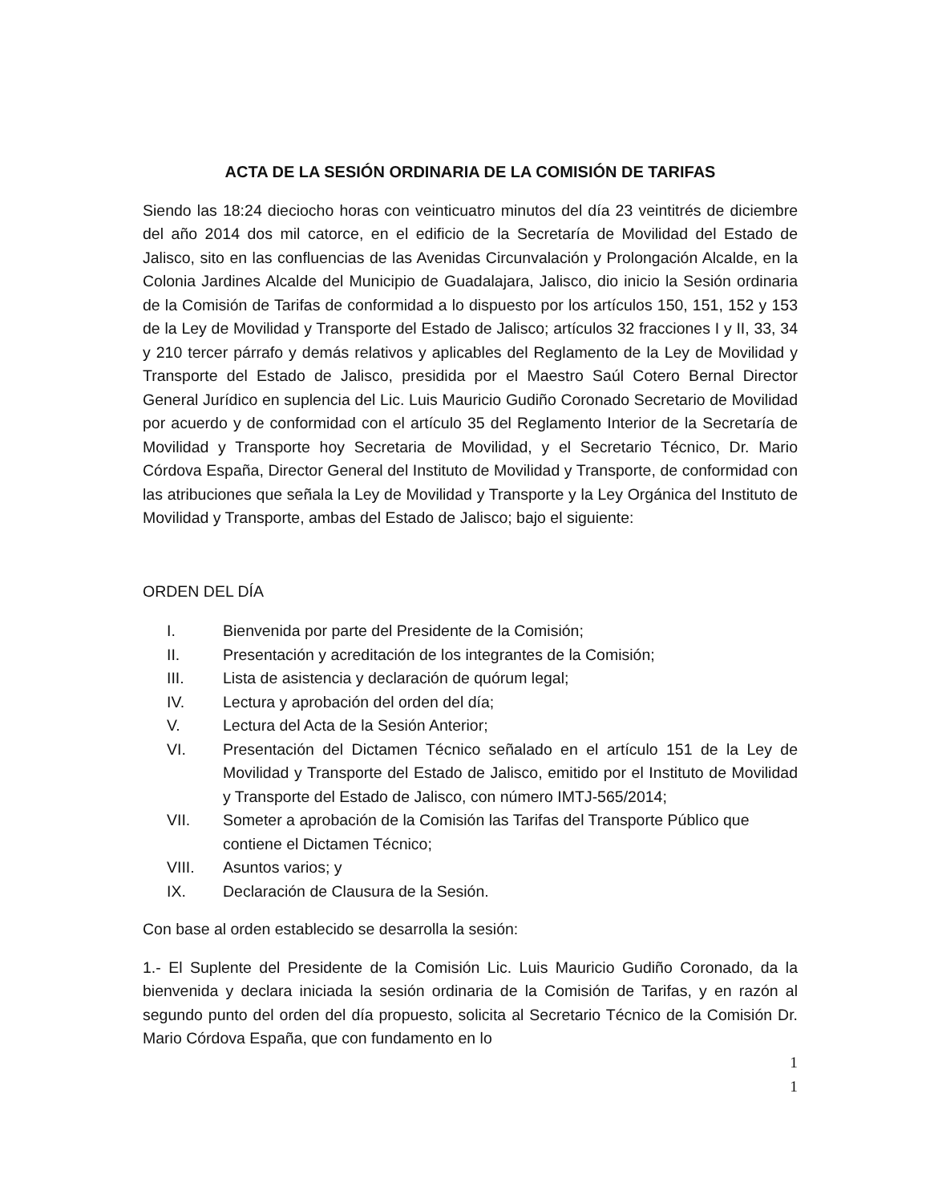ACTA DE LA SESIÓN ORDINARIA DE LA COMISIÓN DE TARIFAS
Siendo las 18:24 dieciocho horas con veinticuatro minutos del día 23 veintitrés de diciembre del año 2014 dos mil catorce, en el edificio de la Secretaría de Movilidad del Estado de Jalisco, sito en las confluencias de las Avenidas Circunvalación y Prolongación Alcalde, en la Colonia Jardines Alcalde del Municipio de Guadalajara, Jalisco, dio inicio la Sesión ordinaria de la Comisión de Tarifas de conformidad a lo dispuesto por los artículos 150, 151, 152 y 153 de la Ley de Movilidad y Transporte del Estado de Jalisco; artículos 32 fracciones I y II, 33, 34 y 210 tercer párrafo y demás relativos y aplicables del Reglamento de la Ley de Movilidad y Transporte del Estado de Jalisco, presidida por el Maestro Saúl Cotero Bernal Director General Jurídico en suplencia del Lic. Luis Mauricio Gudiño Coronado Secretario de Movilidad por acuerdo y de conformidad con el artículo 35 del Reglamento Interior de la Secretaría de Movilidad y Transporte hoy Secretaria de Movilidad, y el Secretario Técnico, Dr. Mario Córdova España, Director General del Instituto de Movilidad y Transporte, de conformidad con las atribuciones que señala la Ley de Movilidad y Transporte y la Ley Orgánica del Instituto de Movilidad y Transporte, ambas del Estado de Jalisco; bajo el siguiente:
ORDEN DEL DÍA
I. Bienvenida por parte del Presidente de la Comisión;
II. Presentación y acreditación de los integrantes de la Comisión;
III. Lista de asistencia y declaración de quórum legal;
IV. Lectura y aprobación del orden del día;
V. Lectura del Acta de la Sesión Anterior;
VI. Presentación del Dictamen Técnico señalado en el artículo 151 de la Ley de Movilidad y Transporte del Estado de Jalisco, emitido por el Instituto de Movilidad y Transporte del Estado de Jalisco, con número IMTJ-565/2014;
VII. Someter a aprobación de la Comisión las Tarifas del Transporte Público que contiene el Dictamen Técnico;
VIII. Asuntos varios; y
IX. Declaración de Clausura de la Sesión.
Con base al orden establecido se desarrolla la sesión:
1.- El Suplente del Presidente de la Comisión Lic. Luis Mauricio Gudiño Coronado, da la bienvenida y declara iniciada la sesión ordinaria de la Comisión de Tarifas, y en razón al segundo punto del orden del día propuesto, solicita al Secretario Técnico de la Comisión Dr. Mario Córdova España, que con fundamento en lo
1
1